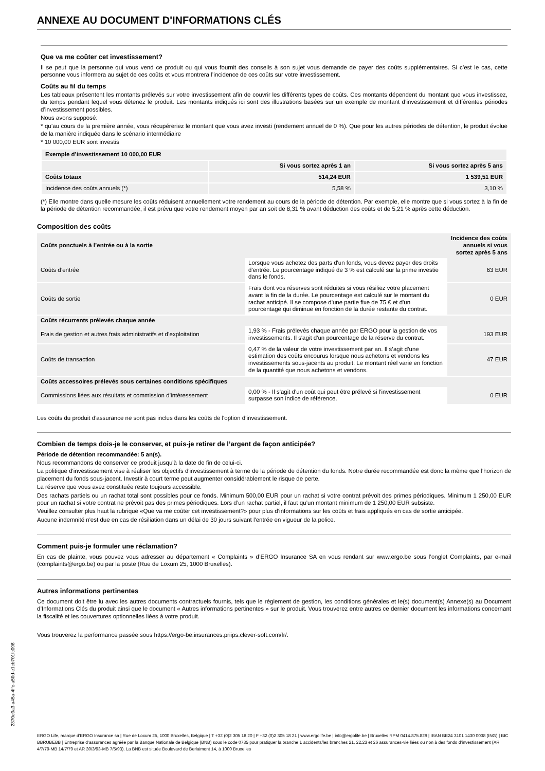ANNEXE AU DOCUMENT D'INFORMATIONS CLÉS
Que va me coûter cet investissement?
Il se peut que la personne qui vous vend ce produit ou qui vous fournit des conseils à son sujet vous demande de payer des coûts supplémentaires. Si c’est le cas, cette personne vous informera au sujet de ces coûts et vous montrera l’incidence de ces coûts sur votre investissement.
Coûts au fil du temps
Les tableaux présentent les montants prélevés sur votre investissement afin de couvrir les différents types de coûts. Ces montants dépendent du montant que vous investissez, du temps pendant lequel vous détenez le produit. Les montants indiqués ici sont des illustrations basées sur un exemple de montant d’investissement et différentes périodes d’investissement possibles.
Nous avons supposé:
* qu’au cours de la première année, vous récupéreriez le montant que vous avez investi (rendement annuel de 0 %). Que pour les autres périodes de détention, le produit évolue de la manière indiquée dans le scénario intermédiaire
* 10 000,00 EUR sont investis
| Exemple d’investissement 10 000,00 EUR | | |
| --- | --- | --- |
| | Si vous sortez après 1 an | Si vous sortez après 5 ans |
| Coûts totaux | 514,24 EUR | 1 539,51 EUR |
| Incidence des coûts annuels (*) | 5,58 % | 3,10 % |
(*) Elle montre dans quelle mesure les coûts réduisent annuellement votre rendement au cours de la période de détention. Par exemple, elle montre que si vous sortez à la fin de la période de détention recommandée, il est prévu que votre rendement moyen par an soit de 8,31 % avant déduction des coûts et de 5,21 % après cette déduction.
Composition des coûts
| Coûts ponctuels à l’entrée ou à la sortie | | Incidence des coûts annuels si vous sortez après 5 ans |
| --- | --- | --- |
| Coûts d’entrée | Lorsque vous achetez des parts d'un fonds, vous devez payer des droits d'entrée. Le pourcentage indiqué de 3 % est calculé sur la prime investie dans le fonds. | 63 EUR |
| Coûts de sortie | Frais dont vos réserves sont réduites si vous résiliez votre placement avant la fin de la durée. Le pourcentage est calculé sur le montant du rachat anticipé. Il se compose d'une partie fixe de 75 € et d'un pourcentage qui diminue en fonction de la durée restante du contrat. | 0 EUR |
| Coûts récurrents prélevés chaque année | | |
| Frais de gestion et autres frais administratifs et d’exploitation | 1,93 % - Frais prélevés chaque année par ERGO pour la gestion de vos investissements. Il s'agit d'un pourcentage de la réserve du contrat. | 193 EUR |
| Coûts de transaction | 0,47 % de la valeur de votre investissement par an. Il s’agit d’une estimation des coûts encourus lorsque nous achetons et vendons les investissements sous-jacents au produit. Le montant réel varie en fonction de la quantité que nous achetons et vendons. | 47 EUR |
| Coûts accessoires prélevés sous certaines conditions spécifiques | | |
| Commissions liées aux résultats et commission d’intéressement | 0,00 % - Il s'agit d'un coût qui peut être prélevé si l'investissement surpasse son indice de référence. | 0 EUR |
Les coûts du produit d'assurance ne sont pas inclus dans les coûts de l'option d'investissement.
Combien de temps dois-je le conserver, et puis-je retirer de l’argent de façon anticipée?
Période de détention recommandée: 5 an(s).
Nous recommandons de conserver ce produit jusqu'à la date de fin de celui-ci.
La politique d'investissement vise à réaliser les objectifs d'investissement à terme de la période de détention du fonds. Notre durée recommandée est donc la même que l’horizon de placement du fonds sous-jacent. Investir à court terme peut augmenter considérablement le risque de perte.
La réserve que vous avez constituée reste toujours accessible.
Des rachats partiels ou un rachat total sont possibles pour ce fonds. Minimum 500,00 EUR pour un rachat si votre contrat prévoit des primes périodiques. Minimum 1 250,00 EUR pour un rachat si votre contrat ne prévoit pas des primes périodiques. Lors d’un rachat partiel, il faut qu’un montant minimum de 1 250,00 EUR subsiste.
Veuillez consulter plus haut la rubrique «Que va me coûter cet investissement?» pour plus d’informations sur les coûts et frais appliqués en cas de sortie anticipée.
Aucune indemnité n'est due en cas de résiliation dans un délai de 30 jours suivant l'entrée en vigueur de la police.
Comment puis-je formuler une réclamation?
En cas de plainte, vous pouvez vous adresser au département « Complaints » d’ERGO Insurance SA en vous rendant sur www.ergo.be sous l’onglet Complaints, par e-mail (complaints@ergo.be) ou par la poste (Rue de Loxum 25, 1000 Bruxelles).
Autres informations pertinentes
Ce document doit être lu avec les autres documents contractuels fournis, tels que le règlement de gestion, les conditions générales et le(s) document(s) Annexe(s) au Document d’Informations Clés du produit ainsi que le document « Autres informations pertinentes » sur le produit. Vous trouverez entre autres ce dernier document les informations concernant la fiscalité et les couvertures optionnelles liées à votre produit.
Vous trouverez la performance passée sous https://ergo-be.insurances.priips.clever-soft.com/fr/.
2370e9a3-a45a-4ffc-a50d-e1cb701fc096
ERGO Life, marque d’ERGO Insurance sa | Rue de Loxum 25, 1000 Bruxelles, Belgique | T +32 (0)2 305 18 20 | F +32 (0)2 305 18 21 | www.ergolife.be | info@ergolife.be | Bruxelles RPM 0414.875.829 | IBAN BE24 3101 1430 0038 (ING) | BIC BBRUBEBB | Entreprise d’assurances agréée par la Banque Nationale de Belgique (BNB) sous le code 0735 pour pratiquer la branche 1 accidents/les branches 21, 22,23 et 26 assurances-vie liées ou non à des fonds d’investissement (AR 4/7/79-MB 14/7/79 et AR 30/3/93-MB 7/5/93). La BNB est située Boulevard de Berlaimont 14, à 1000 Bruxelles